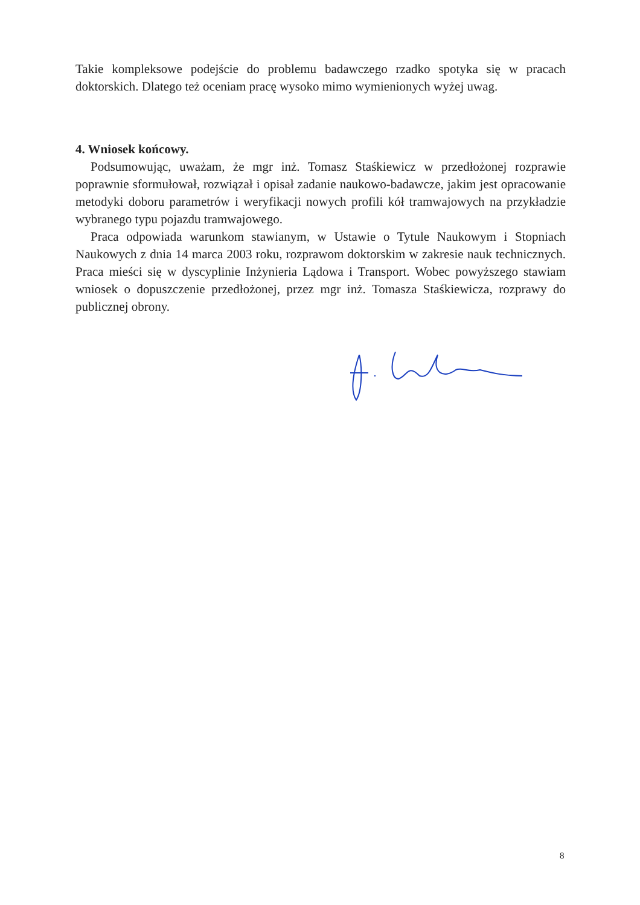Takie kompleksowe podejście do problemu badawczego rzadko spotyka się w pracach doktorskich. Dlatego też oceniam pracę wysoko mimo wymienionych wyżej uwag.
4. Wniosek końcowy.
Podsumowując, uważam, że mgr inż. Tomasz Staśkiewicz w przedłożonej rozprawie poprawnie sformułował, rozwiązał i opisał zadanie naukowo-badawcze, jakim jest opracowanie metodyki doboru parametrów i weryfikacji nowych profili kół tramwajowych na przykładzie wybranego typu pojazdu tramwajowego.
Praca odpowiada warunkom stawianym, w Ustawie o Tytule Naukowym i Stopniach Naukowych z dnia 14 marca 2003 roku, rozprawom doktorskim w zakresie nauk technicznych. Praca mieści się w dyscyplinie Inżynieria Lądowa i Transport. Wobec powyższego stawiam wniosek o dopuszczenie przedłożonej, przez mgr inż. Tomasza Staśkiewicza, rozprawy do publicznej obrony.
8